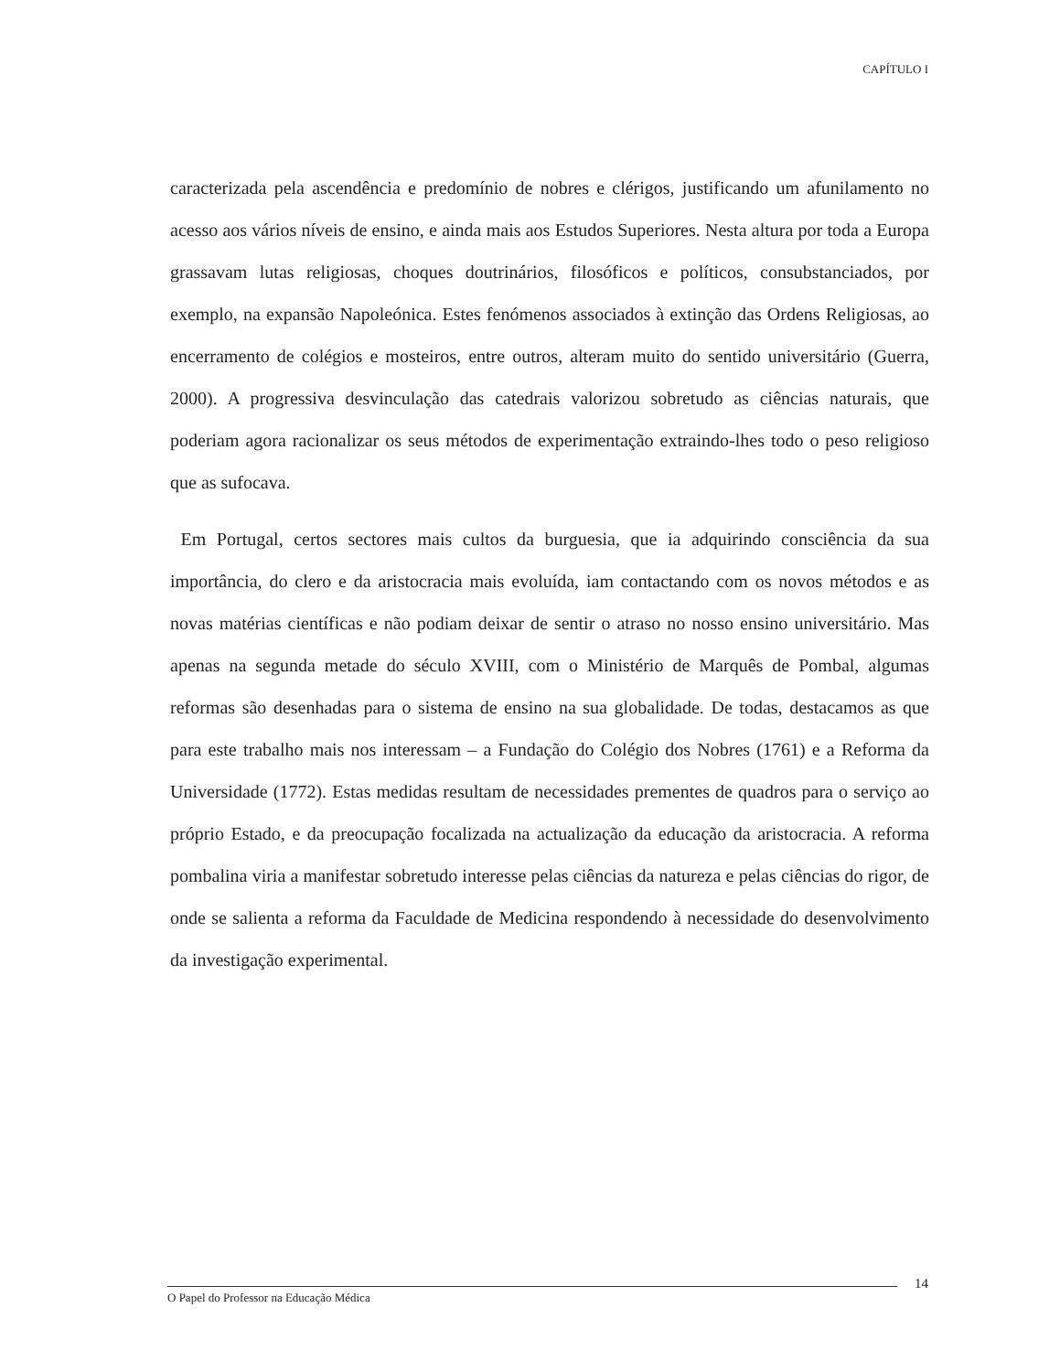CAPÍTULO I
caracterizada pela ascendência e predomínio de nobres e clérigos, justificando um afunilamento no acesso aos vários níveis de ensino, e ainda mais aos Estudos Superiores. Nesta altura por toda a Europa grassavam lutas religiosas, choques doutrinários, filosóficos e políticos, consubstanciados, por exemplo, na expansão Napoleónica. Estes fenómenos associados à extinção das Ordens Religiosas, ao encerramento de colégios e mosteiros, entre outros, alteram muito do sentido universitário (Guerra, 2000). A progressiva desvinculação das catedrais valorizou sobretudo as ciências naturais, que poderiam agora racionalizar os seus métodos de experimentação extraindo-lhes todo o peso religioso que as sufocava.
Em Portugal, certos sectores mais cultos da burguesia, que ia adquirindo consciência da sua importância, do clero e da aristocracia mais evoluída, iam contactando com os novos métodos e as novas matérias científicas e não podiam deixar de sentir o atraso no nosso ensino universitário. Mas apenas na segunda metade do século XVIII, com o Ministério de Marquês de Pombal, algumas reformas são desenhadas para o sistema de ensino na sua globalidade. De todas, destacamos as que para este trabalho mais nos interessam – a Fundação do Colégio dos Nobres (1761) e a Reforma da Universidade (1772). Estas medidas resultam de necessidades prementes de quadros para o serviço ao próprio Estado, e da preocupação focalizada na actualização da educação da aristocracia. A reforma pombalina viria a manifestar sobretudo interesse pelas ciências da natureza e pelas ciências do rigor, de onde se salienta a reforma da Faculdade de Medicina respondendo à necessidade do desenvolvimento da investigação experimental.
14
O Papel do Professor na Educação Médica